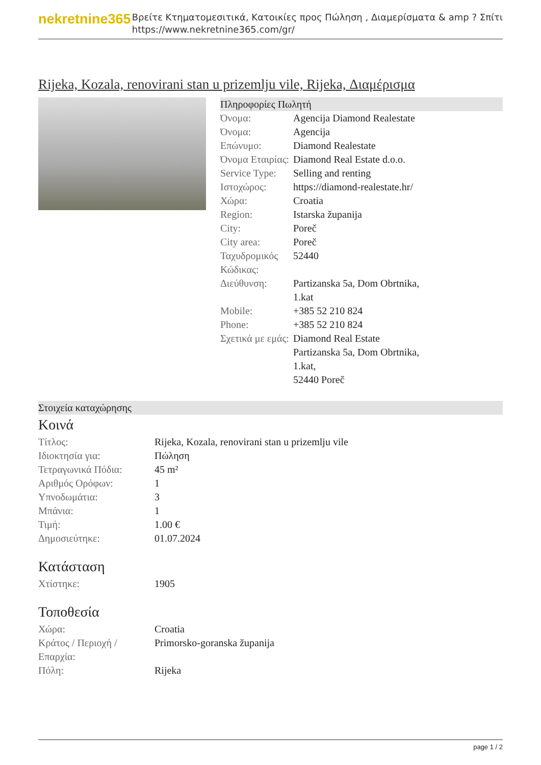nekretnine365
Βρείτε Κτηματομεσιτικά, Κατοικίες προς Πώληση , Διαμερίσματα & amp ? Σπίτι
https://www.nekretnine365.com/gr/
Rijeka, Kozala, renovirani stan u prizemlju vile, Rijeka, Διαμέρισμα
Πληροφορίες Πωλητή
| Όνομα: | Agencija Diamond Realestate |
| Όνομα: | Agencija |
| Επώνυμο: | Diamond Realestate |
| Όνομα Εταιρίας: | Diamond Real Estate d.o.o. |
| Service Type: | Selling and renting |
| Ιστοχώρος: | https://diamond-realestate.hr/ |
| Χώρα: | Croatia |
| Region: | Istarska županija |
| City: | Poreč |
| City area: | Poreč |
| Ταχυδρομικός Κώδικας: | 52440 |
| Διεύθυνση: | Partizanska 5a, Dom Obrtnika, 1.kat |
| Mobile: | +385 52 210 824 |
| Phone: | +385 52 210 824 |
| Σχετικά με εμάς: | Diamond Real Estate Partizanska 5a, Dom Obrtnika, 1.kat, 52440 Poreč |
Στοιχεία καταχώρησης
Κοινά
| Τίτλος: | Rijeka, Kozala, renovirani stan u prizemlju vile |
| Ιδιοκτησία για: | Πώληση |
| Τετραγωνικά Πόδια: | 45 m² |
| Αριθμός Ορόφων: | 1 |
| Υπνοδωμάτια: | 3 |
| Μπάνια: | 1 |
| Τιμή: | 1.00 € |
| Δημοσιεύτηκε: | 01.07.2024 |
Κατάσταση
| Χτίστηκε: | 1905 |
Τοποθεσία
| Χώρα: | Croatia |
| Κράτος / Περιοχή / Επαρχία: | Primorsko-goranska županija |
| Πόλη: | Rijeka |
page 1 / 2